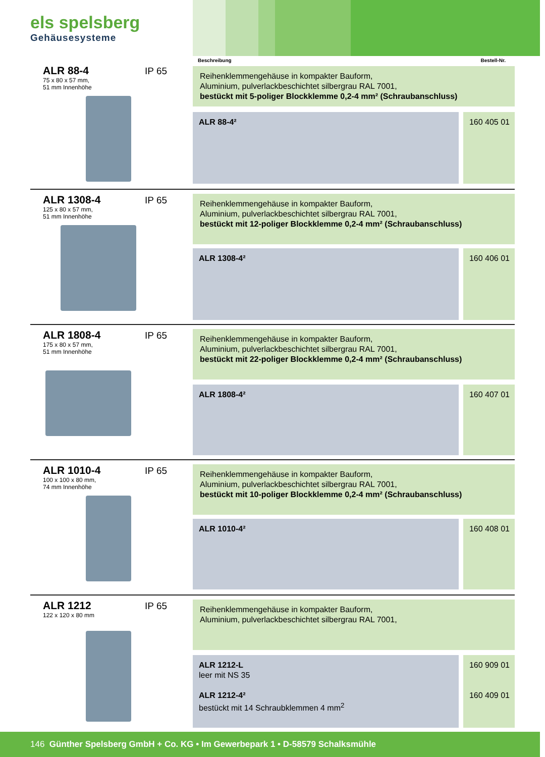els spelsberg
Gehäusesysteme
Beschreibung Bestell-Nr.
ALR 88-4
75 x 80 x 57 mm,
51 mm Innenhöhe
IP 65
Reihenklemmengehäuse in kompakter Bauform,
Aluminium, pulverlackbeschichtet silbergrau RAL 7001,
bestückt mit 5-poliger Blockklemme 0,2-4 mm² (Schraubanschluss)
ALR 88-4² 160 405 01
ALR 1308-4
125 x 80 x 57 mm,
51 mm Innenhöhe
IP 65
Reihenklemmengehäuse in kompakter Bauform,
Aluminium, pulverlackbeschichtet silbergrau RAL 7001,
bestückt mit 12-poliger Blockklemme 0,2-4 mm² (Schraubanschluss)
ALR 1308-4² 160 406 01
ALR 1808-4
175 x 80 x 57 mm,
51 mm Innenhöhe
IP 65
Reihenklemmengehäuse in kompakter Bauform,
Aluminium, pulverlackbeschichtet silbergrau RAL 7001,
bestückt mit 22-poliger Blockklemme 0,2-4 mm² (Schraubanschluss)
ALR 1808-4² 160 407 01
ALR 1010-4
100 x 100 x 80 mm,
74 mm Innenhöhe
IP 65
Reihenklemmengehäuse in kompakter Bauform,
Aluminium, pulverlackbeschichtet silbergrau RAL 7001,
bestückt mit 10-poliger Blockklemme 0,2-4 mm² (Schraubanschluss)
ALR 1010-4² 160 408 01
ALR 1212
122 x 120 x 80 mm
IP 65
Reihenklemmengehäuse in kompakter Bauform,
Aluminium, pulverlackbeschichtet silbergrau RAL 7001,
ALR 1212-L
leer mit NS 35
ALR 1212-4²
bestückt mit 14 Schraubklemmen 4 mm<sup>2</sup>
160 909 01
160 409 01
146 Günther Spelsberg GmbH + Co. KG • Im Gewerbepark 1 • D-58579 Schalksmühle